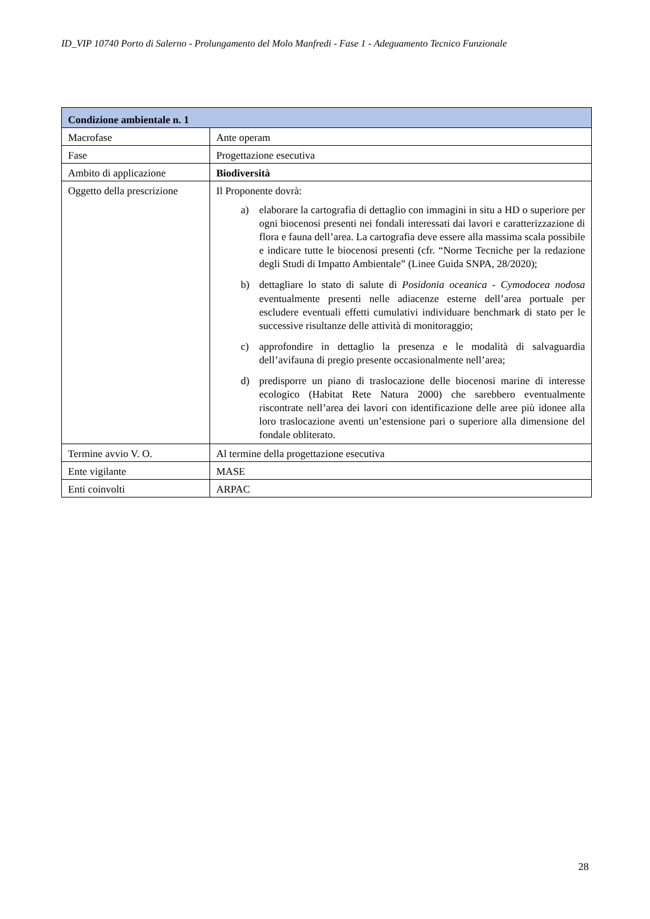ID_VIP 10740 Porto di Salerno - Prolungamento del Molo Manfredi - Fase 1 - Adeguamento Tecnico Funzionale
| Condizione ambientale n. 1 | |
| --- | --- |
| Macrofase | Ante operam |
| Fase | Progettazione esecutiva |
| Ambito di applicazione | Biodiversità |
| Oggetto della prescrizione | Il Proponente dovrà: a) elaborare la cartografia di dettaglio con immagini in situ a HD o superiore per ogni biocenosi presenti nei fondali interessati dai lavori e caratterizzazione di flora e fauna dell’area. La cartografia deve essere alla massima scala possibile e indicare tutte le biocenosi presenti (cfr. “Norme Tecniche per la redazione degli Studi di Impatto Ambientale” (Linee Guida SNPA, 28/2020); b) dettagliare lo stato di salute di Posidonia oceanica - Cymodocea nodosa eventualmente presenti nelle adiacenze esterne dell’area portuale per escludere eventuali effetti cumulativi individuare benchmark di stato per le successive risultanze delle attività di monitoraggio; c) approfondire in dettaglio la presenza e le modalità di salvaguardia dell’avifauna di pregio presente occasionalmente nell’area; d) predisporre un piano di traslocazione delle biocenosi marine di interesse ecologico (Habitat Rete Natura 2000) che sarebbero eventualmente riscontrate nell’area dei lavori con identificazione delle aree più idonee alla loro traslocazione aventi un’estensione pari o superiore alla dimensione del fondale obliterato. |
| Termine avvio V. O. | Al termine della progettazione esecutiva |
| Ente vigilante | MASE |
| Enti coinvolti | ARPAC |
28